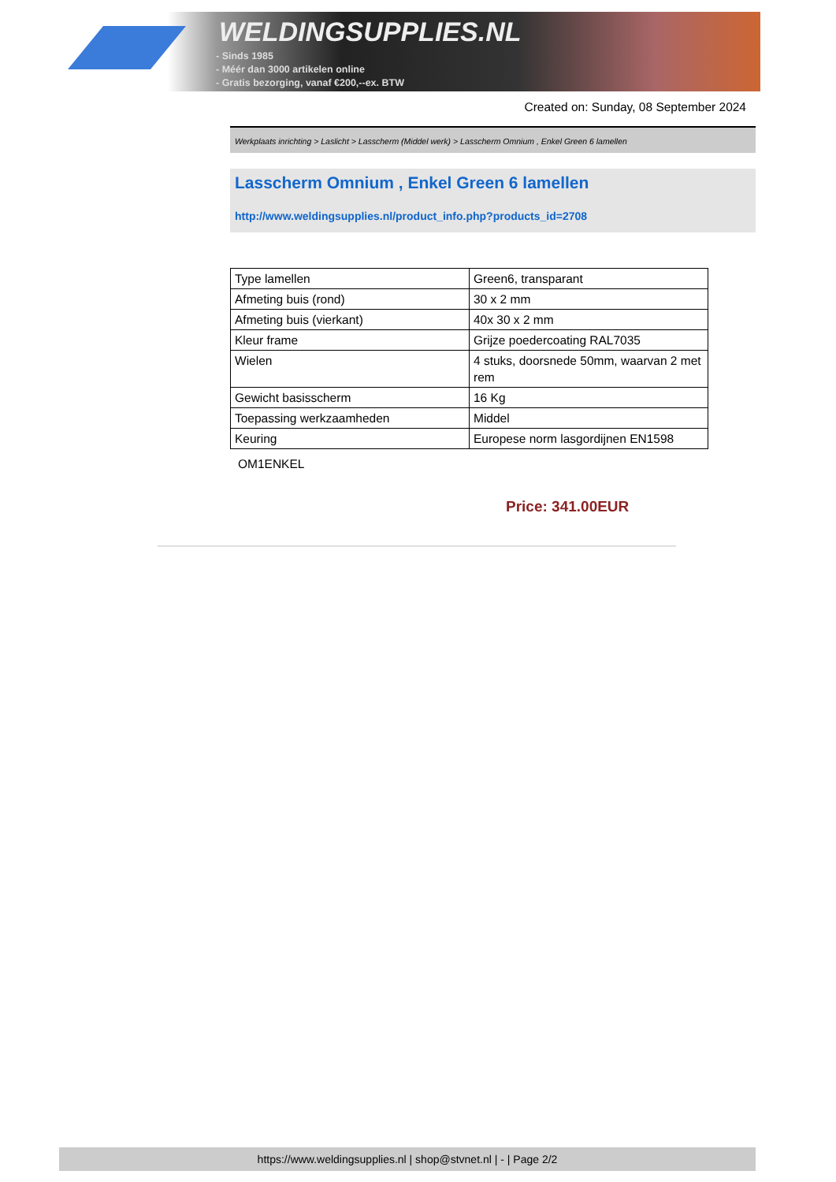WELDINGSUPPLIES.NL
- Sinds 1985
- Méér dan 3000 artikelen online
- Gratis bezorging, vanaf €200,--ex. BTW
Created on: Sunday, 08 September 2024
Werkplaats inrichting > Laslicht > Lasscherm (Middel werk) > Lasscherm Omnium , Enkel Green 6 lamellen
Lasscherm Omnium , Enkel Green 6 lamellen
http://www.weldingsupplies.nl/product_info.php?products_id=2708
| Type lamellen | Green6, transparant |
| Afmeting buis (rond) | 30 x 2 mm |
| Afmeting buis (vierkant) | 40x 30 x 2 mm |
| Kleur frame | Grijze poedercoating RAL7035 |
| Wielen | 4 stuks, doorsnede 50mm, waarvan 2 met rem |
| Gewicht basisscherm | 16 Kg |
| Toepassing werkzaamheden | Middel |
| Keuring | Europese norm lasgordijnen EN1598 |
OM1ENKEL
Price: 341.00EUR
https://www.weldingsupplies.nl | shop@stvnet.nl | - | Page 2/2